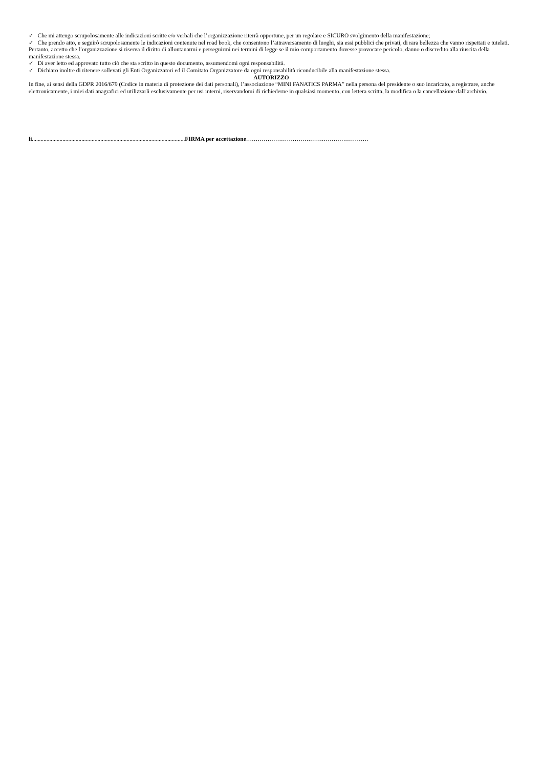✓ Che mi attengo scrupolosamente alle indicazioni scritte e/o verbali che l’organizzazione riterrà opportune, per un regolare e SICURO svolgimento della manifestazione;
✓ Che prendo atto, e seguirò scrupolosamente le indicazioni contenute nel road book, che consentono l’attraversamento di luoghi, sia essi pubblici che privati, di rara bellezza che vanno rispettati e tutelati.
Pertanto, accetto che l’organizzazione si riserva il diritto di allontanarmi e perseguirmi nei termini di legge se il mio comportamento dovesse provocare pericolo, danno o discredito alla riuscita della manifestazione stessa.
✓ Di aver letto ed approvato tutto ciò che sta scritto in questo documento, assumendomi ogni responsabilità.
✓ Dichiaro inoltre di ritenere sollevati gli Enti Organizzatori ed il Comitato Organizzatore da ogni responsabilità riconducibile alla manifestazione stessa.
AUTORIZZO
In fine, ai sensi della GDPR 2016/679 (Codice in materia di protezione dei dati personali), l’associazione “MINI FANATICS PARMA” nella persona del presidente o suo incaricato, a registrare, anche elettronicamente, i miei dati anagrafici ed utilizzarli esclusivamente per usi interni, riservandomi di richiederne in qualsiasi momento, con lettera scritta, la modifica o la cancellazione dall’archivio.
lì.........................................................................................................FIRMA per accettazione………………………………………………………